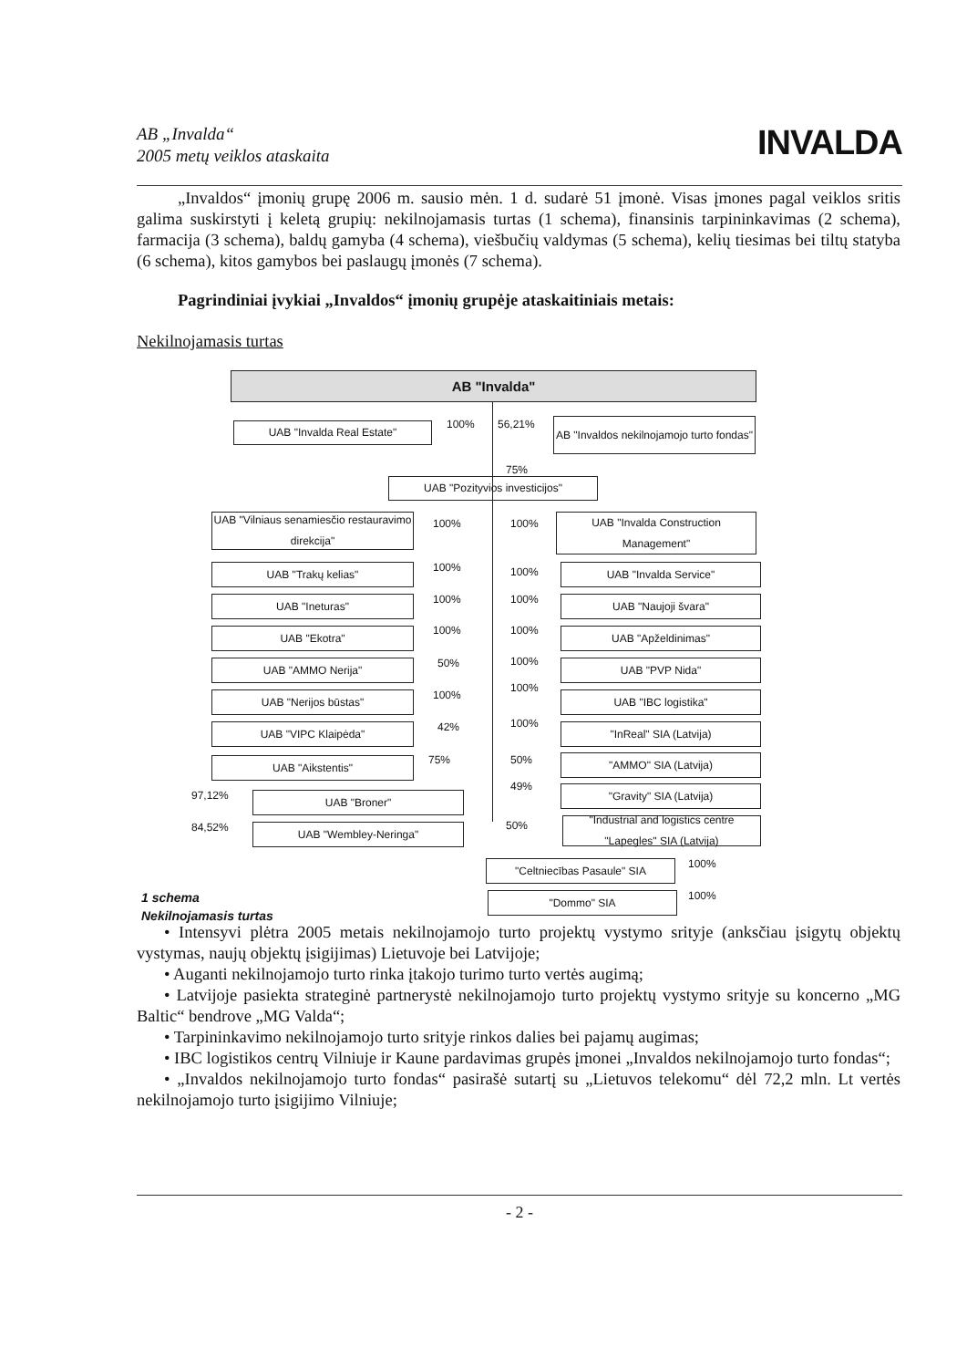AB „Invalda“
2005 metų veiklos ataskaita INVALDA
„Invaldos“ įmonių grupę 2006 m. sausio mėn. 1 d. sudarė 51 įmonė. Visas įmones pagal veiklos sritis galima suskirstyti į keletą grupių: nekilnojamasis turtas (1 schema), finansinis tarpininkavimas (2 schema), farmacija (3 schema), baldų gamyba (4 schema), viešbučių valdymas (5 schema), kelių tiesimas bei tiltų statyba (6 schema), kitos gamybos bei paslaugų įmonės (7 schema).
Pagrindiniai įvykiai „Invaldos“ įmonių grupėje ataskaitiniais metais:
Nekilnojamasis turtas
AB "Invalda"
UAB "Invalda Real Estate" 100% 56,21%
AB "Invaldos nekilnojamojo turto fondas"
75%
UAB "Pozityvios investicijos"
UAB "Vilniaus senamiesčio restauravimo direkcija"
100% 100%
UAB "Invalda Construction Management"
UAB "Trakų kelias" 100% 100% UAB "Invalda Service"
UAB "Ineturas" 100% 100% UAB "Naujoji švara"
UAB "Ekotra" 100% 100% UAB "Apželdinimas"
UAB "AMMO Nerija" 50% 100% UAB "PVP Nida"
UAB "Nerijos būstas" 100%
100%
UAB "IBC logistika"
UAB "VIPC Klaipėda" 42% 100%
"InReal" SIA (Latvija)
UAB "Aikstentis" 75% 50% "AMMO" SIA (Latvija)
49%
"Gravity" SIA (Latvija)
97,12% UAB "Broner"
50%
"Industrial and logistics centre "Lapegles" SIA (Latvija)
84,52% UAB "Wembley-Neringa"
100%
"Celtniecības Pasaule" SIA
100%
"Dommo" SIA
1 schema
Nekilnojamasis turtas
• Intensyvi plėtra 2005 metais nekilnojamojo turto projektų vystymo srityje (anksčiau įsigytų objektų vystymas, naujų objektų įsigijimas) Lietuvoje bei Latvijoje;
• Auganti nekilnojamojo turto rinka įtakojo turimo turto vertės augimą;
• Latvijoje pasiekta strateginė partnerystė nekilnojamojo turto projektų vystymo srityje su koncerno „MG Baltic“ bendrove „MG Valda“;
• Tarpininkavimo nekilnojamojo turto srityje rinkos dalies bei pajamų augimas;
• IBC logistikos centrų Vilniuje ir Kaune pardavimas grupės įmonei „Invaldos nekilnojamojo turto fondas“;
• „Invaldos nekilnojamojo turto fondas“ pasirašė sutartį su „Lietuvos telekomu“ dėl 72,2 mln. Lt vertės nekilnojamojo turto įsigijimo Vilniuje;
- 2 -